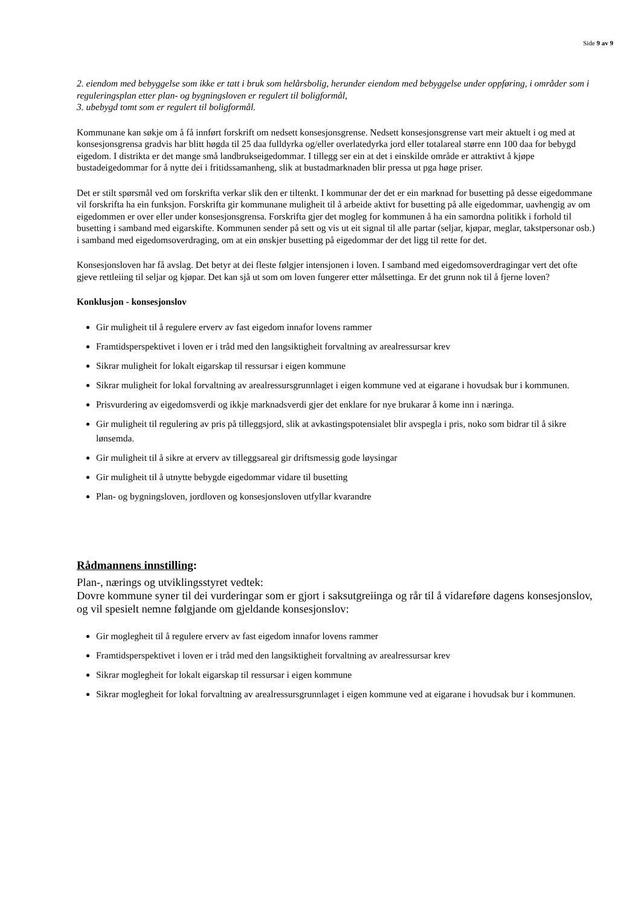Side 9 av 9
2. eiendom med bebyggelse som ikke er tatt i bruk som helårsbolig, herunder eiendom med bebyggelse under oppføring, i områder som i reguleringsplan etter plan- og bygningsloven er regulert til boligformål,
3. ubebygd tomt som er regulert til boligformål.
Kommunane kan søkje om å få innført forskrift om nedsett konsesjonsgrense. Nedsett konsesjonsgrense vart meir aktuelt i og med at konsesjonsgrensa gradvis har blitt høgda til 25 daa fulldyrka og/eller overlatedyrka jord eller totalareal større enn 100 daa for bebygd eigedom. I distrikta er det mange små landbrukseigedommar. I tillegg ser ein at det i einskilde område er attraktivt å kjøpe bustadeigedommar for å nytte dei i fritidssamanheng, slik at bustadmarknaden blir pressa ut pga høge priser.
Det er stilt spørsmål ved om forskrifta verkar slik den er tiltenkt. I kommunar der det er ein marknad for busetting på desse eigedommane vil forskrifta ha ein funksjon. Forskrifta gir kommunane muligheit til å arbeide aktivt for busetting på alle eigedommar, uavhengig av om eigedommen er over eller under konsesjonsgrensa. Forskrifta gjer det mogleg for kommunen å ha ein samordna politikk i forhold til busetting i samband med eigarskifte. Kommunen sender på sett og vis ut eit signal til alle partar (seljar, kjøpar, meglar, takstpersonar osb.) i samband med eigedomsoverdraging, om at ein ønskjer busetting på eigedommar der det ligg til rette for det.
Konsesjonsloven har få avslag. Det betyr at dei fleste følgjer intensjonen i loven. I samband med eigedomsoverdragingar vert det ofte gjeve rettleiing til seljar og kjøpar. Det kan sjå ut som om loven fungerer etter målsettinga. Er det grunn nok til å fjerne loven?
Konklusjon - konsesjonslov
Gir muligheit til å regulere erverv av fast eigedom innafor lovens rammer
Framtidsperspektivet i loven er i tråd med den langsiktigheit forvaltning av arealressursar krev
Sikrar muligheit for lokalt eigarskap til ressursar i eigen kommune
Sikrar muligheit for lokal forvaltning av arealressursgrunnlaget i eigen kommune ved at eigarane i hovudsak bur i kommunen.
Prisvurdering av eigedomsverdi og ikkje marknadsverdi gjer det enklare for nye brukarar å kome inn i næringa.
Gir muligheit til regulering av pris på tilleggsjord, slik at avkastingspotensialet blir avspegla i pris, noko som bidrar til å sikre lønsemda.
Gir muligheit til å sikre at erverv av tilleggsareal gir driftsmessig gode løysingar
Gir muligheit til å utnytte bebygde eigedommar vidare til busetting
Plan- og bygningsloven, jordloven og konsesjonsloven utfyllar kvarandre
Rådmannens innstilling:
Plan-, nærings og utviklingsstyret vedtek:
Dovre kommune syner til dei vurderingar som er gjort i saksutgreiinga og rår til å vidareføre dagens konsesjonslov, og vil spesielt nemne følgjande om gjeldande konsesjonslov:
Gir moglegheit til å regulere erverv av fast eigedom innafor lovens rammer
Framtidsperspektivet i loven er i tråd med den langsiktigheit forvaltning av arealressursar krev
Sikrar moglegheit for lokalt eigarskap til ressursar i eigen kommune
Sikrar moglegheit for lokal forvaltning av arealressursgrunnlaget i eigen kommune ved at eigarane i hovudsak bur i kommunen.